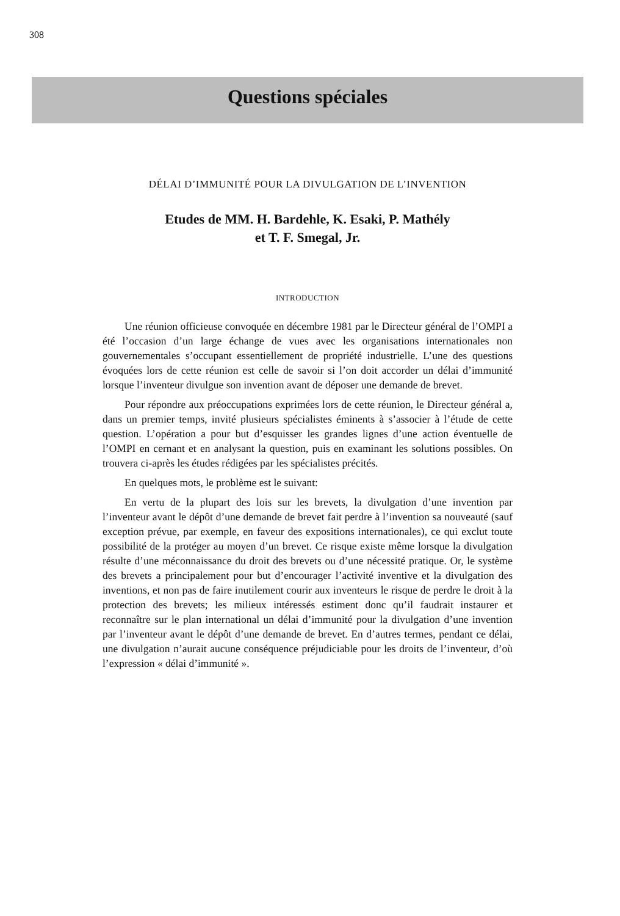308
Questions spéciales
DÉLAI D’IMMUNITÉ POUR LA DIVULGATION DE L’INVENTION
Etudes de MM. H. Bardehle, K. Esaki, P. Mathély
et T. F. Smegal, Jr.
INTRODUCTION
Une réunion officieuse convoquée en décembre 1981 par le Directeur général de l’OMPI a été l’occasion d’un large échange de vues avec les organisations internationales non gouvernementales s’occupant essentiellement de propriété industrielle. L’une des questions évoquées lors de cette réunion est celle de savoir si l’on doit accorder un délai d’immunité lorsque l’inventeur divulgue son invention avant de déposer une demande de brevet.
Pour répondre aux préoccupations exprimées lors de cette réunion, le Directeur général a, dans un premier temps, invité plusieurs spécialistes éminents à s’associer à l’étude de cette question. L’opération a pour but d’esquisser les grandes lignes d’une action éventuelle de l’OMPI en cernant et en analysant la question, puis en examinant les solutions possibles. On trouvera ci-après les études rédigées par les spécialistes précités.
En quelques mots, le problème est le suivant:
En vertu de la plupart des lois sur les brevets, la divulgation d’une invention par l’inventeur avant le dépôt d’une demande de brevet fait perdre à l’invention sa nouveauté (sauf exception prévue, par exemple, en faveur des expositions internationales), ce qui exclut toute possibilité de la protéger au moyen d’un brevet. Ce risque existe même lorsque la divulgation résulte d’une méconnaissance du droit des brevets ou d’une nécessité pratique. Or, le système des brevets a principalement pour but d’encourager l’activité inventive et la divulgation des inventions, et non pas de faire inutilement courir aux inventeurs le risque de perdre le droit à la protection des brevets; les milieux intéressés estiment donc qu’il faudrait instaurer et reconnaître sur le plan international un délai d’immunité pour la divulgation d’une invention par l’inventeur avant le dépôt d’une demande de brevet. En d’autres termes, pendant ce délai, une divulgation n’aurait aucune conséquence préjudiciable pour les droits de l’inventeur, d’où l’expression « délai d’immunité ».